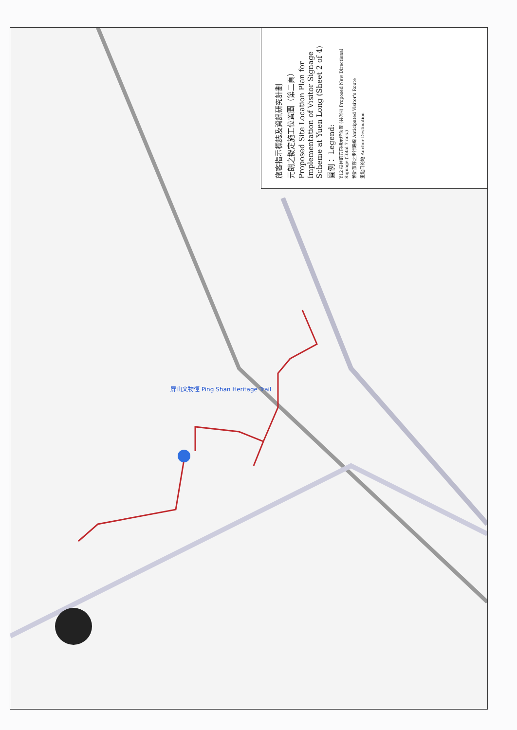屏山文物徑 Ping Shan Heritage Trail
旅客指示標誌及資訊研究計劃
元朗之擬定施工位置圖（第二頁）
Proposed Site Location Plan for Implementation of Visitor Signage Scheme at Yuen Long (Sheet 2 of 4)
圖例： Legend:
Y12 擬建的方向指示牌位置 (共7個) Proposed New Directional Signage (Total 7 nos.)
預計旅客之步行路線 Anticipated Visitor's Route
重點目的地 Anchor Destination